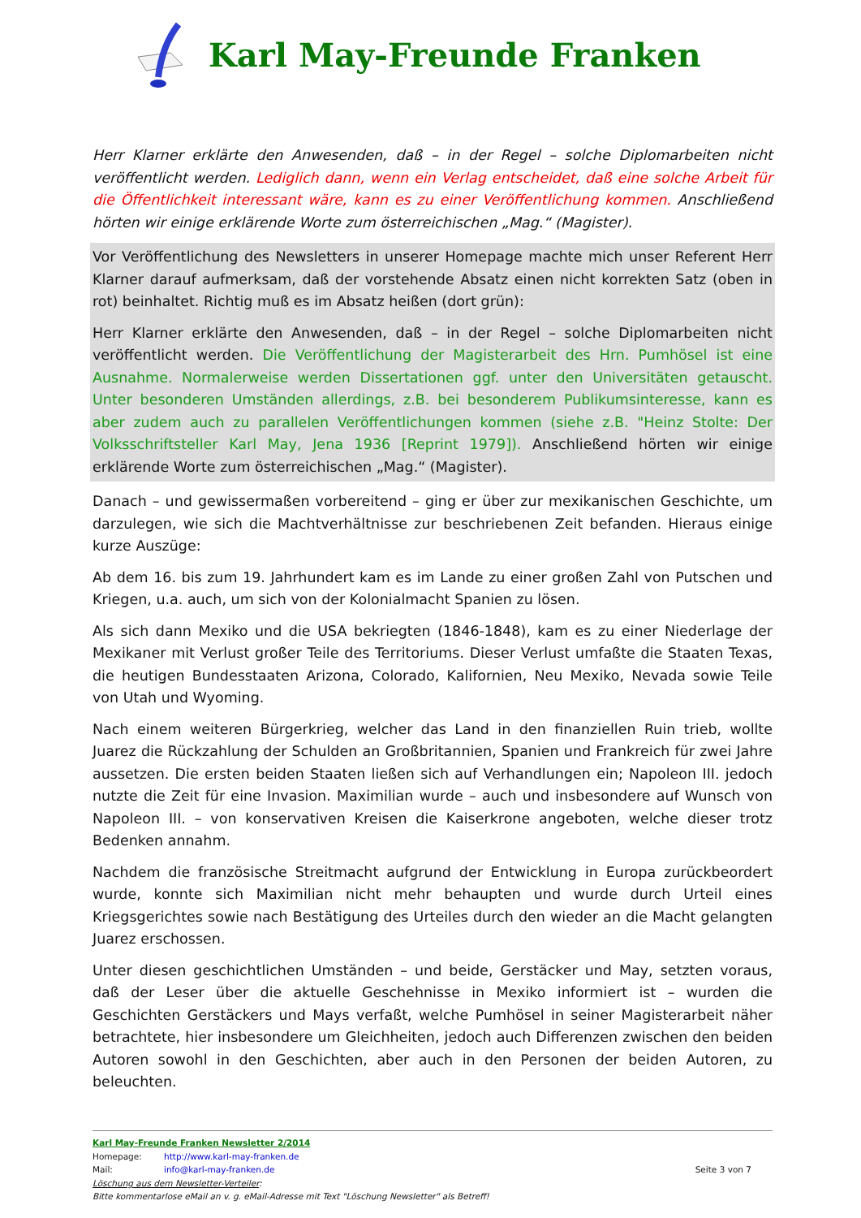Karl May-Freunde Franken
Herr Klarner erklärte den Anwesenden, daß – in der Regel – solche Diplomarbeiten nicht veröffentlicht werden. Lediglich dann, wenn ein Verlag entscheidet, daß eine solche Arbeit für die Öffentlichkeit interessant wäre, kann es zu einer Veröffentlichung kommen. Anschließend hörten wir einige erklärende Worte zum österreichischen „Mag.“ (Magister).
Vor Veröffentlichung des Newsletters in unserer Homepage machte mich unser Referent Herr Klarner darauf aufmerksam, daß der vorstehende Absatz einen nicht korrekten Satz (oben in rot) beinhaltet. Richtig muß es im Absatz heißen (dort grün):
Herr Klarner erklärte den Anwesenden, daß – in der Regel – solche Diplomarbeiten nicht veröffentlicht werden. Die Veröffentlichung der Magisterarbeit des Hrn. Pumhösel ist eine Ausnahme. Normalerweise werden Dissertationen ggf. unter den Universitäten getauscht. Unter besonderen Umständen allerdings, z.B. bei besonderem Publikumsinteresse, kann es aber zudem auch zu parallelen Veröffentlichungen kommen (siehe z.B. "Heinz Stolte: Der Volksschriftsteller Karl May, Jena 1936 [Reprint 1979]). Anschließend hörten wir einige erklärende Worte zum österreichischen „Mag.“ (Magister).
Danach – und gewissermaßen vorbereitend – ging er über zur mexikanischen Geschichte, um darzulegen, wie sich die Machtverhältnisse zur beschriebenen Zeit befanden. Hieraus einige kurze Auszüge:
Ab dem 16. bis zum 19. Jahrhundert kam es im Lande zu einer großen Zahl von Putschen und Kriegen, u.a. auch, um sich von der Kolonialmacht Spanien zu lösen.
Als sich dann Mexiko und die USA bekriegten (1846-1848), kam es zu einer Niederlage der Mexikaner mit Verlust großer Teile des Territoriums. Dieser Verlust umfaßte die Staaten Texas, die heutigen Bundesstaaten Arizona, Colorado, Kalifornien, Neu Mexiko, Nevada sowie Teile von Utah und Wyoming.
Nach einem weiteren Bürgerkrieg, welcher das Land in den finanziellen Ruin trieb, wollte Juarez die Rückzahlung der Schulden an Großbritannien, Spanien und Frankreich für zwei Jahre aussetzen. Die ersten beiden Staaten ließen sich auf Verhandlungen ein; Napoleon III. jedoch nutzte die Zeit für eine Invasion. Maximilian wurde – auch und insbesondere auf Wunsch von Napoleon III. – von konservativen Kreisen die Kaiserkrone angeboten, welche dieser trotz Bedenken annahm.
Nachdem die französische Streitmacht aufgrund der Entwicklung in Europa zurückbeordert wurde, konnte sich Maximilian nicht mehr behaupten und wurde durch Urteil eines Kriegsgerichtes sowie nach Bestätigung des Urteiles durch den wieder an die Macht gelangten Juarez erschossen.
Unter diesen geschichtlichen Umständen – und beide, Gerstäcker und May, setzten voraus, daß der Leser über die aktuelle Geschehnisse in Mexiko informiert ist – wurden die Geschichten Gerstäckers und Mays verfaßt, welche Pumhösel in seiner Magisterarbeit näher betrachtete, hier insbesondere um Gleichheiten, jedoch auch Differenzen zwischen den beiden Autoren sowohl in den Geschichten, aber auch in den Personen der beiden Autoren, zu beleuchten.
Karl May-Freunde Franken Newsletter 2/2014
Homepage: http://www.karl-may-franken.de
Mail: info@karl-may-franken.de Seite 3 von 7
Löschung aus dem Newsletter-Verteiler:
Bitte kommentarlose eMail an v. g. eMail-Adresse mit Text "Löschung Newsletter" als Betreff!